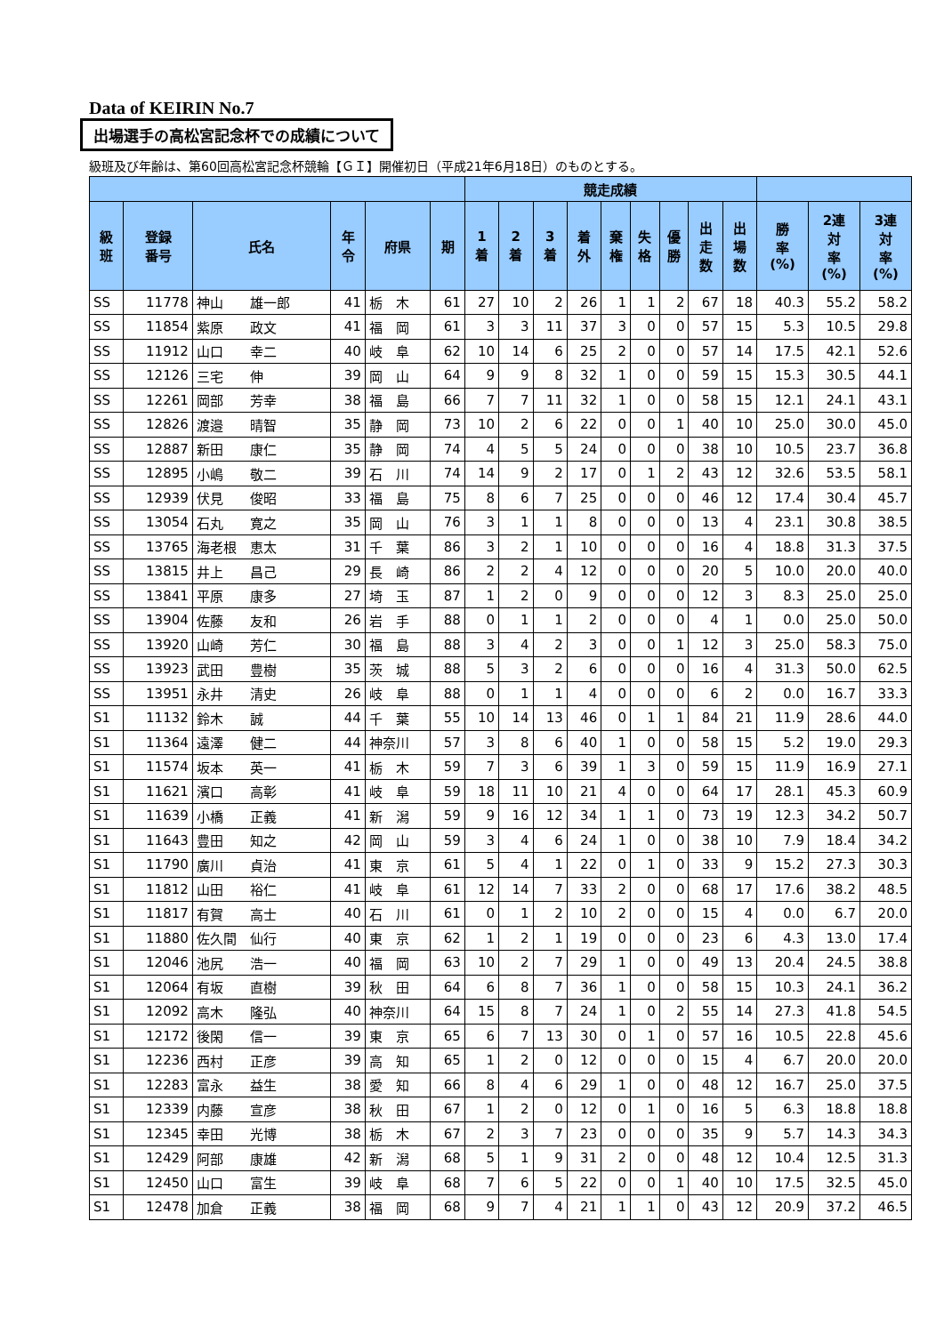Data of KEIRIN No.7
出場選手の高松宮記念杯での成績について
級班及び年齢は、第60回高松宮記念杯競輪【ＧＩ】開催初日（平成21年6月18日）のものとする。
| | | | | | | 競走成績 | | | | | | | | | | | |
| --- | --- | --- | --- | --- | --- | --- | --- | --- | --- | --- | --- | --- | --- | --- | --- | --- | --- |
| 級 班 | 登録 番号 | 氏名 | 年 令 | 府県 | 期 | 1 着 | 2 着 | 3 着 | 着 外 | 棄 権 | 失 格 | 優 勝 | 出 走 数 | 出 場 数 | 勝 率 (%) | 2連 対 率 (%) | 3連 対 率 (%) |
| SS | 11778 | 神山 雄一郎 | 41 | 栃 木 | 61 | 27 | 10 | 2 | 26 | 1 | 1 | 2 | 67 | 18 | 40.3 | 55.2 | 58.2 |
| SS | 11854 | 紫原 政文 | 41 | 福 岡 | 61 | 3 | 3 | 11 | 37 | 3 | 0 | 0 | 57 | 15 | 5.3 | 10.5 | 29.8 |
| SS | 11912 | 山口 幸二 | 40 | 岐 阜 | 62 | 10 | 14 | 6 | 25 | 2 | 0 | 0 | 57 | 14 | 17.5 | 42.1 | 52.6 |
| SS | 12126 | 三宅 伸 | 39 | 岡 山 | 64 | 9 | 9 | 8 | 32 | 1 | 0 | 0 | 59 | 15 | 15.3 | 30.5 | 44.1 |
| SS | 12261 | 岡部 芳幸 | 38 | 福 島 | 66 | 7 | 7 | 11 | 32 | 1 | 0 | 0 | 58 | 15 | 12.1 | 24.1 | 43.1 |
| SS | 12826 | 渡邉 晴智 | 35 | 静 岡 | 73 | 10 | 2 | 6 | 22 | 0 | 0 | 1 | 40 | 10 | 25.0 | 30.0 | 45.0 |
| SS | 12887 | 新田 康仁 | 35 | 静 岡 | 74 | 4 | 5 | 5 | 24 | 0 | 0 | 0 | 38 | 10 | 10.5 | 23.7 | 36.8 |
| SS | 12895 | 小嶋 敬二 | 39 | 石 川 | 74 | 14 | 9 | 2 | 17 | 0 | 1 | 2 | 43 | 12 | 32.6 | 53.5 | 58.1 |
| SS | 12939 | 伏見 俊昭 | 33 | 福 島 | 75 | 8 | 6 | 7 | 25 | 0 | 0 | 0 | 46 | 12 | 17.4 | 30.4 | 45.7 |
| SS | 13054 | 石丸 寛之 | 35 | 岡 山 | 76 | 3 | 1 | 1 | 8 | 0 | 0 | 0 | 13 | 4 | 23.1 | 30.8 | 38.5 |
| SS | 13765 | 海老根 恵太 | 31 | 千 葉 | 86 | 3 | 2 | 1 | 10 | 0 | 0 | 0 | 16 | 4 | 18.8 | 31.3 | 37.5 |
| SS | 13815 | 井上 昌己 | 29 | 長 崎 | 86 | 2 | 2 | 4 | 12 | 0 | 0 | 0 | 20 | 5 | 10.0 | 20.0 | 40.0 |
| SS | 13841 | 平原 康多 | 27 | 埼 玉 | 87 | 1 | 2 | 0 | 9 | 0 | 0 | 0 | 12 | 3 | 8.3 | 25.0 | 25.0 |
| SS | 13904 | 佐藤 友和 | 26 | 岩 手 | 88 | 0 | 1 | 1 | 2 | 0 | 0 | 0 | 4 | 1 | 0.0 | 25.0 | 50.0 |
| SS | 13920 | 山崎 芳仁 | 30 | 福 島 | 88 | 3 | 4 | 2 | 3 | 0 | 0 | 1 | 12 | 3 | 25.0 | 58.3 | 75.0 |
| SS | 13923 | 武田 豊樹 | 35 | 茨 城 | 88 | 5 | 3 | 2 | 6 | 0 | 0 | 0 | 16 | 4 | 31.3 | 50.0 | 62.5 |
| SS | 13951 | 永井 清史 | 26 | 岐 阜 | 88 | 0 | 1 | 1 | 4 | 0 | 0 | 0 | 6 | 2 | 0.0 | 16.7 | 33.3 |
| S1 | 11132 | 鈴木 誠 | 44 | 千 葉 | 55 | 10 | 14 | 13 | 46 | 0 | 1 | 1 | 84 | 21 | 11.9 | 28.6 | 44.0 |
| S1 | 11364 | 遠澤 健二 | 44 | 神奈川 | 57 | 3 | 8 | 6 | 40 | 1 | 0 | 0 | 58 | 15 | 5.2 | 19.0 | 29.3 |
| S1 | 11574 | 坂本 英一 | 41 | 栃 木 | 59 | 7 | 3 | 6 | 39 | 1 | 3 | 0 | 59 | 15 | 11.9 | 16.9 | 27.1 |
| S1 | 11621 | 濱口 高彰 | 41 | 岐 阜 | 59 | 18 | 11 | 10 | 21 | 4 | 0 | 0 | 64 | 17 | 28.1 | 45.3 | 60.9 |
| S1 | 11639 | 小橋 正義 | 41 | 新 潟 | 59 | 9 | 16 | 12 | 34 | 1 | 1 | 0 | 73 | 19 | 12.3 | 34.2 | 50.7 |
| S1 | 11643 | 豊田 知之 | 42 | 岡 山 | 59 | 3 | 4 | 6 | 24 | 1 | 0 | 0 | 38 | 10 | 7.9 | 18.4 | 34.2 |
| S1 | 11790 | 廣川 貞治 | 41 | 東 京 | 61 | 5 | 4 | 1 | 22 | 0 | 1 | 0 | 33 | 9 | 15.2 | 27.3 | 30.3 |
| S1 | 11812 | 山田 裕仁 | 41 | 岐 阜 | 61 | 12 | 14 | 7 | 33 | 2 | 0 | 0 | 68 | 17 | 17.6 | 38.2 | 48.5 |
| S1 | 11817 | 有賀 高士 | 40 | 石 川 | 61 | 0 | 1 | 2 | 10 | 2 | 0 | 0 | 15 | 4 | 0.0 | 6.7 | 20.0 |
| S1 | 11880 | 佐久間 仙行 | 40 | 東 京 | 62 | 1 | 2 | 1 | 19 | 0 | 0 | 0 | 23 | 6 | 4.3 | 13.0 | 17.4 |
| S1 | 12046 | 池尻 浩一 | 40 | 福 岡 | 63 | 10 | 2 | 7 | 29 | 1 | 0 | 0 | 49 | 13 | 20.4 | 24.5 | 38.8 |
| S1 | 12064 | 有坂 直樹 | 39 | 秋 田 | 64 | 6 | 8 | 7 | 36 | 1 | 0 | 0 | 58 | 15 | 10.3 | 24.1 | 36.2 |
| S1 | 12092 | 高木 隆弘 | 40 | 神奈川 | 64 | 15 | 8 | 7 | 24 | 1 | 0 | 2 | 55 | 14 | 27.3 | 41.8 | 54.5 |
| S1 | 12172 | 後閑 信一 | 39 | 東 京 | 65 | 6 | 7 | 13 | 30 | 0 | 1 | 0 | 57 | 16 | 10.5 | 22.8 | 45.6 |
| S1 | 12236 | 西村 正彦 | 39 | 高 知 | 65 | 1 | 2 | 0 | 12 | 0 | 0 | 0 | 15 | 4 | 6.7 | 20.0 | 20.0 |
| S1 | 12283 | 富永 益生 | 38 | 愛 知 | 66 | 8 | 4 | 6 | 29 | 1 | 0 | 0 | 48 | 12 | 16.7 | 25.0 | 37.5 |
| S1 | 12339 | 内藤 宣彦 | 38 | 秋 田 | 67 | 1 | 2 | 0 | 12 | 0 | 1 | 0 | 16 | 5 | 6.3 | 18.8 | 18.8 |
| S1 | 12345 | 幸田 光博 | 38 | 栃 木 | 67 | 2 | 3 | 7 | 23 | 0 | 0 | 0 | 35 | 9 | 5.7 | 14.3 | 34.3 |
| S1 | 12429 | 阿部 康雄 | 42 | 新 潟 | 68 | 5 | 1 | 9 | 31 | 2 | 0 | 0 | 48 | 12 | 10.4 | 12.5 | 31.3 |
| S1 | 12450 | 山口 富生 | 39 | 岐 阜 | 68 | 7 | 6 | 5 | 22 | 0 | 0 | 1 | 40 | 10 | 17.5 | 32.5 | 45.0 |
| S1 | 12478 | 加倉 正義 | 38 | 福 岡 | 68 | 9 | 7 | 4 | 21 | 1 | 1 | 0 | 43 | 12 | 20.9 | 37.2 | 46.5 |